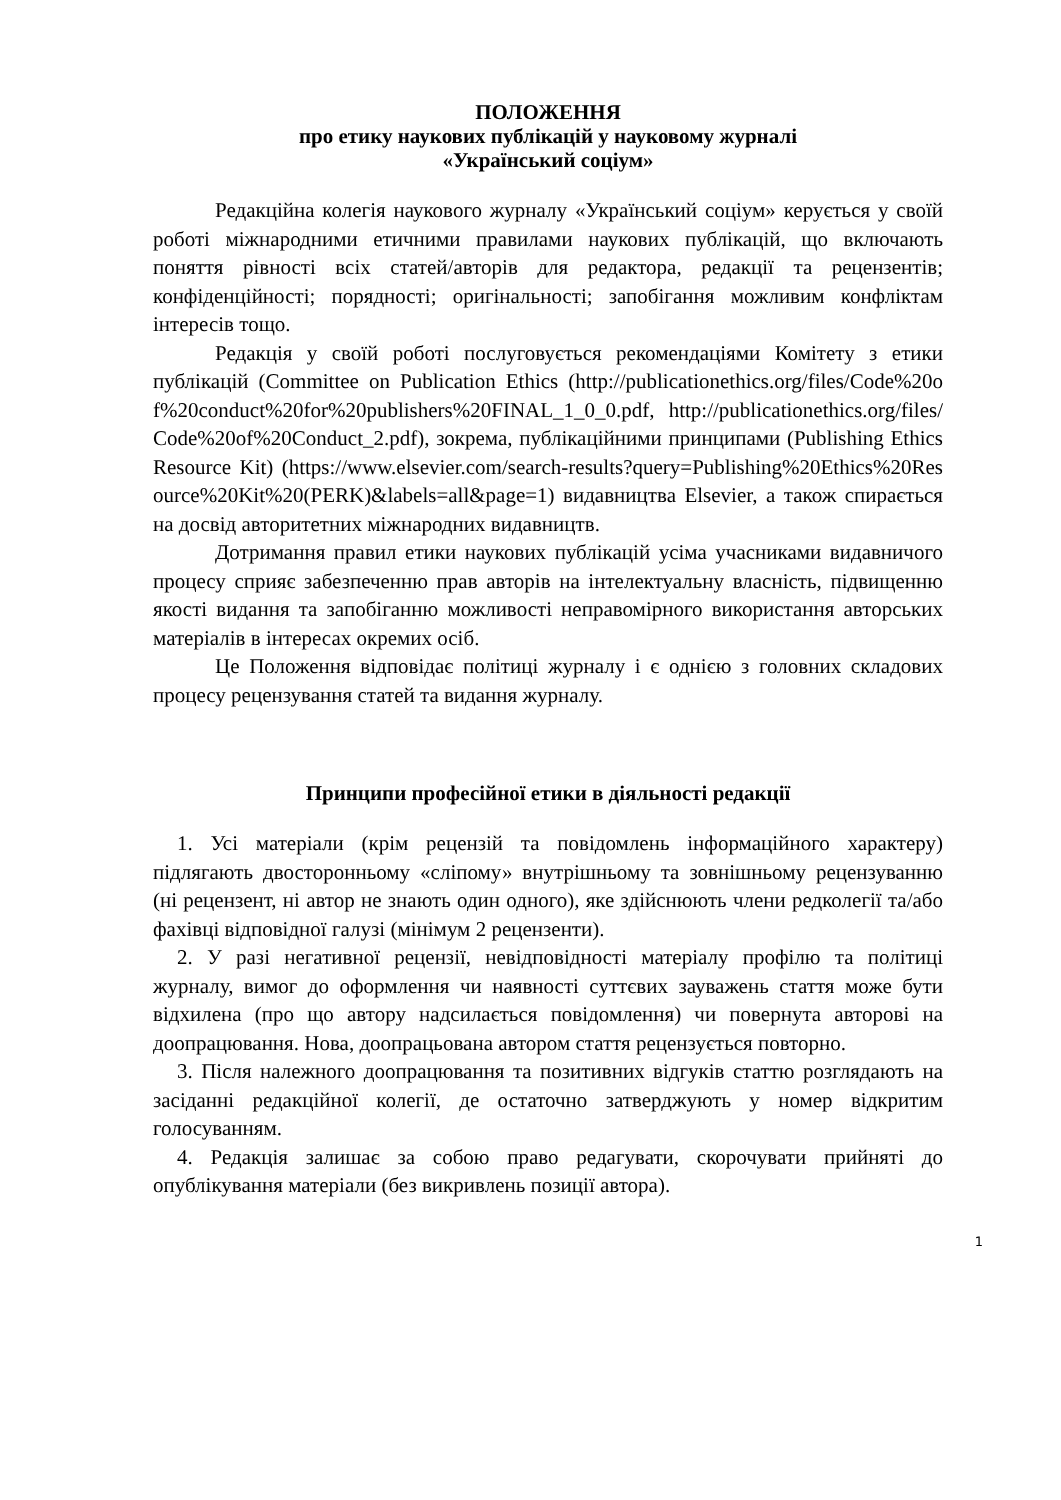ПОЛОЖЕННЯ
про етику наукових публікацій у науковому журналі
«Український соціум»
Редакційна колегія наукового журналу «Український соціум» керується у своїй роботі міжнародними етичними правилами наукових публікацій, що включають поняття рівності всіх статей/авторів для редактора, редакції та рецензентів; конфіденційності; порядності; оригінальності; запобігання можливим конфліктам інтересів тощо.
Редакція у своїй роботі послуговується рекомендаціями Комітету з етики публікацій (Committee on Publication Ethics (http://publicationethics.org/files/Code%20of%20conduct%20for%20publishers%20FINAL_1_0_0.pdf, http://publicationethics.org/files/Code%20of%20Conduct_2.pdf), зокрема, публікаційними принципами (Publishing Ethics Resource Kit) (https://www.elsevier.com/search-results?query=Publishing%20Ethics%20Resource%20Kit%20(PERK)&labels=all&page=1) видавництва Elsevier, а також спирається на досвід авторитетних міжнародних видавництв.
Дотримання правил етики наукових публікацій усіма учасниками видавничого процесу сприяє забезпеченню прав авторів на інтелектуальну власність, підвищенню якості видання та запобіганню можливості неправомірного використання авторських матеріалів в інтересах окремих осіб.
Це Положення відповідає політиці журналу і є однією з головних складових процесу рецензування статей та видання журналу.
Принципи професійної етики в діяльності редакції
1. Усі матеріали (крім рецензій та повідомлень інформаційного характеру) підлягають двосторонньому «сліпому» внутрішньому та зовнішньому рецензуванню (ні рецензент, ні автор не знають один одного), яке здійснюють члени редколегії та/або фахівці відповідної галузі (мінімум 2 рецензенти).
2. У разі негативної рецензії, невідповідності матеріалу профілю та політиці журналу, вимог до оформлення чи наявності суттєвих зауважень стаття може бути відхилена (про що автору надсилається повідомлення) чи повернута авторові на доопрацювання. Нова, доопрацьована автором стаття рецензується повторно.
3. Після належного доопрацювання та позитивних відгуків статтю розглядають на засіданні редакційної колегії, де остаточно затверджують у номер відкритим голосуванням.
4. Редакція залишає за собою право редагувати, скорочувати прийняті до опублікування матеріали (без викривлень позиції автора).
1